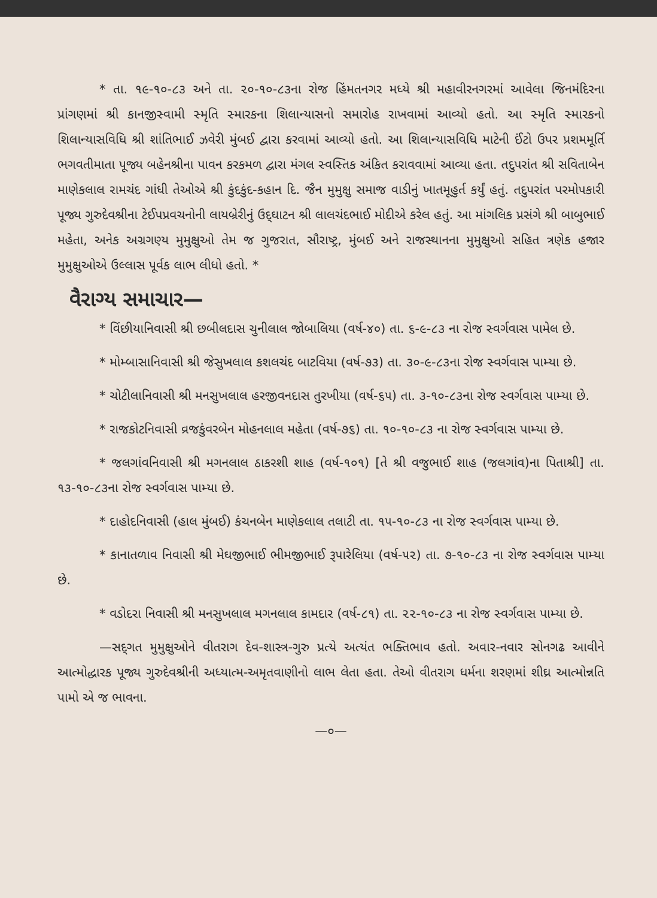* તા. ૧૯-૧૦-૮૩ અને તા. ૨૦-૧૦-૮૩ના રોજ હિંમતનગર મધ્યે શ્રી મહાવીરનગરમાં આવેલા જિનમંદિરના પ્રાંગણમાં શ્રી કાનજીસ્વામી સ્મૃતિ સ્મારકના શિલાન્યાસનો સમારોહ રાખવામાં આવ્યો હતો. આ સ્મૃતિ સ્મારકનો શિલાન્યાસવિધિ શ્રી શાંતિભાઈ ઝવેરી મુંબઈ દ્વારા કરવામાં આવ્યો હતો. આ શિલાન્યાસવિધિ માટેની ઈંટો ઉપર પ્રશમમૂર્તિ ભગવતીમાતા પૂજ્ય બહેનશ્રીના પાવન કરકમળ દ્વારા મંગલ સ્વસ્તિક અંકિત કરાવવામાં આવ્યા હતા. તદુપરાંત શ્રી સવિતાબેન માણેકલાલ રામચંદ ગાંધી તેઓએ શ્રી કુંદકુંદ-કહાન દિ. જૈન મુમુક્ષુ સમાજ વાડીનું ખાતમૂહુર્ત કર્યું હતું. તદુપરાંત પરમોપકારી પૂજ્ય ગુરુદેવશ્રીના ટેઈપપ્રવચનોની લાયબ્રેરીનું ઉદ્‌ઘાટન શ્રી લાલચંદભાઈ મોદીએ કરેલ હતું. આ માંગલિક પ્રસંગે શ્રી બાબુભાઈ મહેતા, અનેક અગ્રગણ્ય મુમુક્ષુઓ તેમ જ ગુજરાત, સૌરાષ્ટ્ર, મુંબઈ અને રાજસ્થાનના મુમુક્ષુઓ સહિત ત્રણેક હજાર મુમુક્ષુઓએ ઉલ્લાસ પૂર્વક લાભ લીધો હતો. *
વૈરાગ્ય સમાચાર—
* વિંછીયાનિવાસી શ્રી છબીલદાસ ચુનીલાલ જોબાલિયા (વર્ષ-૪૦) તા. ૬-૯-૮૩ ના રોજ સ્વર્ગવાસ પામેલ છે.
* મોમ્બાસાનિવાસી શ્રી જેસુખલાલ કશલચંદ બાટવિયા (વર્ષ-૭૩) તા. ૩૦-૯-૮૩ના રોજ સ્વર્ગવાસ પામ્યા છે.
* ચોટીલાનિવાસી શ્રી મનસુખલાલ હરજીવનદાસ તુરખીયા (વર્ષ-૬૫) તા. ૩-૧૦-૮૩ના રોજ સ્વર્ગવાસ પામ્યા છે.
* રાજકોટનિવાસી વ્રજકુંવરબેન મોહનલાલ મહેતા (વર્ષ-૭૬) તા. ૧૦-૧૦-૮૩ ના રોજ સ્વર્ગવાસ પામ્યા છે.
* જલગાંવનિવાસી શ્રી મગનલાલ ઠાકરશી શાહ (વર્ષ-૧૦૧) [તે શ્રી વજુભાઈ શાહ (જલગાંવ)ના પિતાશ્રી] તા. ૧૩-૧૦-૮૩ના રોજ સ્વર્ગવાસ પામ્યા છે.
* દાહોદનિવાસી (હાલ મુંબઈ) કંચનબેન માણેકલાલ તલાટી તા. ૧૫-૧૦-૮૩ ના રોજ સ્વર્ગવાસ પામ્યા છે.
* કાનાતળાવ નિવાસી શ્રી મેઘજીભાઈ ભીમજીભાઈ રૂપારેલિયા (વર્ષ-૫૨) તા. ૭-૧૦-૮૩ ના રોજ સ્વર્ગવાસ પામ્યા છે.
* વડોદરા નિવાસી શ્રી મનસુખલાલ મગનલાલ કામદાર (વર્ષ-૮૧) તા. ૨૨-૧૦-૮૩ ના રોજ સ્વર્ગવાસ પામ્યા છે.
—સદ્‌ગત મુમુક્ષુઓને વીતરાગ દેવ-શાસ્ત્ર-ગુરુ પ્રત્યે અત્યંત ભક્તિભાવ હતો. અવાર-નવાર સોનગઢ આવીને આત્મોદ્ધારક પૂજ્ય ગુરુદેવશ્રીની અધ્યાત્મ-અમૃતવાણીનો લાભ લેતા હતા. તેઓ વીતરાગ ધર્મના શરણમાં શીઘ્ર આત્મોન્નતિ પામો એ જ ભાવના.
—૦—